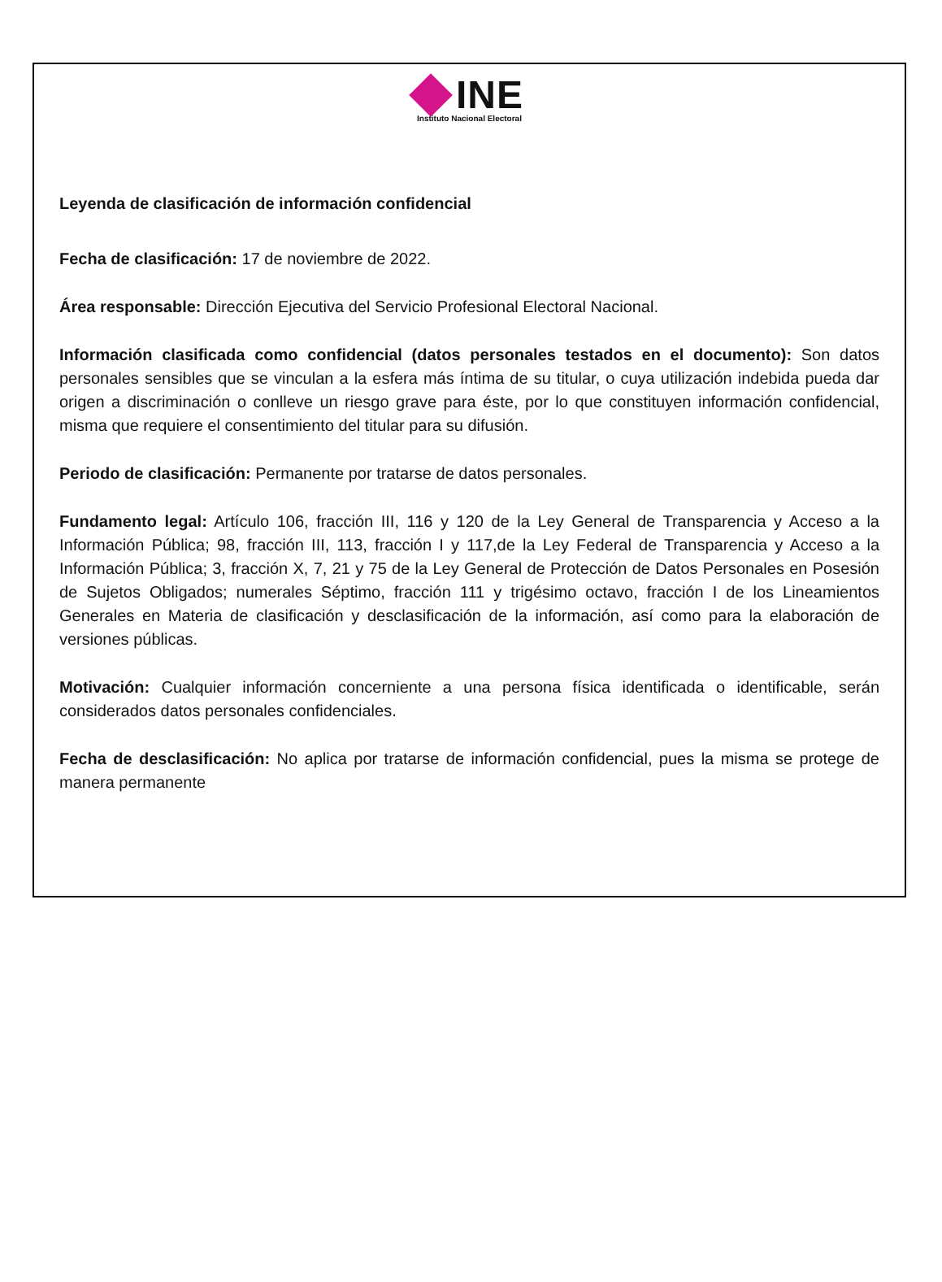INE
Instituto Nacional Electoral
Leyenda de clasificación de información confidencial
Fecha de clasificación: 17 de noviembre de 2022.
Área responsable: Dirección Ejecutiva del Servicio Profesional Electoral Nacional.
Información clasificada como confidencial (datos personales testados en el documento): Son datos personales sensibles que se vinculan a la esfera más íntima de su titular, o cuya utilización indebida pueda dar origen a discriminación o conlleve un riesgo grave para éste, por lo que constituyen información confidencial, misma que requiere el consentimiento del titular para su difusión.
Periodo de clasificación: Permanente por tratarse de datos personales.
Fundamento legal: Artículo 106, fracción III, 116 y 120 de la Ley General de Transparencia y Acceso a la Información Pública; 98, fracción III, 113, fracción I y 117,de la Ley Federal de Transparencia y Acceso a la Información Pública; 3, fracción X, 7, 21 y 75 de la Ley General de Protección de Datos Personales en Posesión de Sujetos Obligados; numerales Séptimo, fracción 111 y trigésimo octavo, fracción I de los Lineamientos Generales en Materia de clasificación y desclasificación de la información, así como para la elaboración de versiones públicas.
Motivación: Cualquier información concerniente a una persona física identificada o identificable, serán considerados datos personales confidenciales.
Fecha de desclasificación: No aplica por tratarse de información confidencial, pues la misma se protege de manera permanente